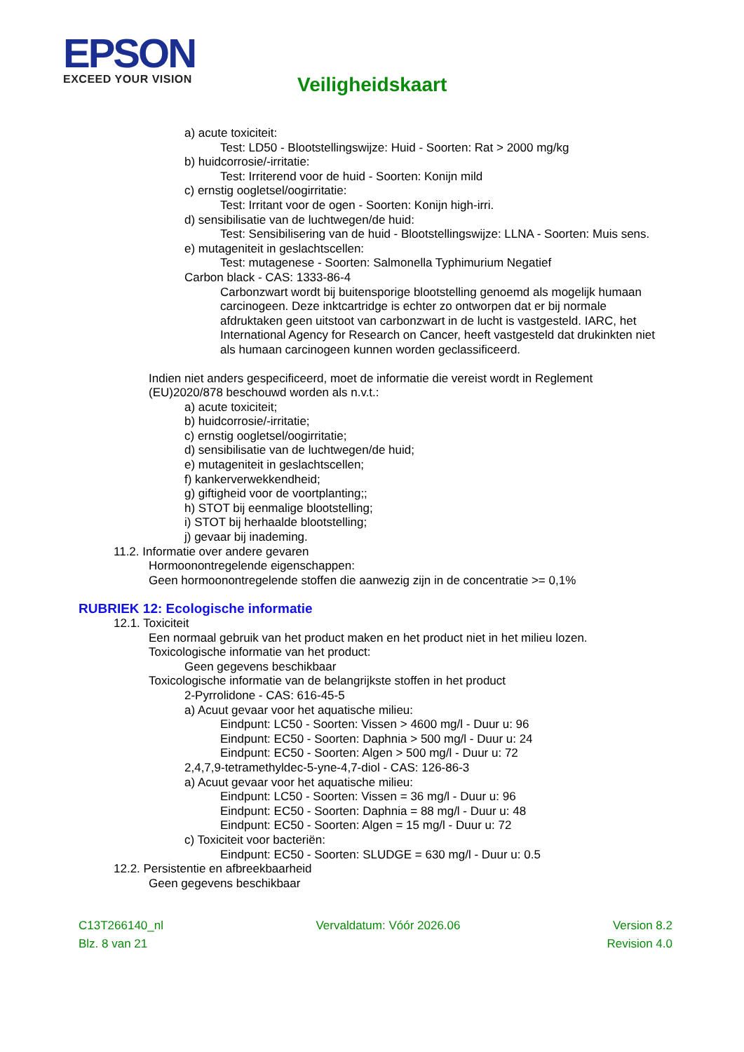EPSON
EXCEED YOUR VISION
Veiligheidskaart
a) acute toxiciteit:
Test: LD50 - Blootstellingswijze: Huid - Soorten: Rat > 2000 mg/kg
b) huidcorrosie/-irritatie:
Test: Irriterend voor de huid - Soorten: Konijn mild
c) ernstig oogletsel/oogirritatie:
Test: Irritant voor de ogen - Soorten: Konijn high-irri.
d) sensibilisatie van de luchtwegen/de huid:
Test: Sensibilisering van de huid - Blootstellingswijze: LLNA - Soorten: Muis sens.
e) mutageniteit in geslachtscellen:
Test: mutagenese - Soorten: Salmonella Typhimurium Negatief
Carbon black - CAS: 1333-86-4
Carbonzwart wordt bij buitensporige blootstelling genoemd als mogelijk humaan carcinogeen. Deze inktcartridge is echter zo ontworpen dat er bij normale afdruktaken geen uitstoot van carbonzwart in de lucht is vastgesteld. IARC, het International Agency for Research on Cancer, heeft vastgesteld dat drukinkten niet als humaan carcinogeen kunnen worden geclassificeerd.
Indien niet anders gespecificeerd, moet de informatie die vereist wordt in Reglement (EU)2020/878 beschouwd worden als n.v.t.:
a) acute toxiciteit;
b) huidcorrosie/-irritatie;
c) ernstig oogletsel/oogirritatie;
d) sensibilisatie van de luchtwegen/de huid;
e) mutageniteit in geslachtscellen;
f) kankerverwekkendheid;
g) giftigheid voor de voortplanting;;
h) STOT bij eenmalige blootstelling;
i) STOT bij herhaalde blootstelling;
j) gevaar bij inademing.
11.2. Informatie over andere gevaren
Hormoonontregelende eigenschappen:
Geen hormoonontregelende stoffen die aanwezig zijn in de concentratie >= 0,1%
RUBRIEK 12: Ecologische informatie
12.1. Toxiciteit
Een normaal gebruik van het product maken en het product niet in het milieu lozen.
Toxicologische informatie van het product:
Geen gegevens beschikbaar
Toxicologische informatie van de belangrijkste stoffen in het product
2-Pyrrolidone - CAS: 616-45-5
a) Acuut gevaar voor het aquatische milieu:
Eindpunt: LC50 - Soorten: Vissen > 4600 mg/l - Duur u: 96
Eindpunt: EC50 - Soorten: Daphnia > 500 mg/l - Duur u: 24
Eindpunt: EC50 - Soorten: Algen > 500 mg/l - Duur u: 72
2,4,7,9-tetramethyldec-5-yne-4,7-diol - CAS: 126-86-3
a) Acuut gevaar voor het aquatische milieu:
Eindpunt: LC50 - Soorten: Vissen = 36 mg/l - Duur u: 96
Eindpunt: EC50 - Soorten: Daphnia = 88 mg/l - Duur u: 48
Eindpunt: EC50 - Soorten: Algen = 15 mg/l - Duur u: 72
c) Toxiciteit voor bacteriën:
Eindpunt: EC50 - Soorten: SLUDGE = 630 mg/l - Duur u: 0.5
12.2. Persistentie en afbreekbaarheid
Geen gegevens beschikbaar
C13T266140_nl Vervaldatum: Vóór 2026.06 Version 8.2
Blz. 8 van 21 Revision 4.0